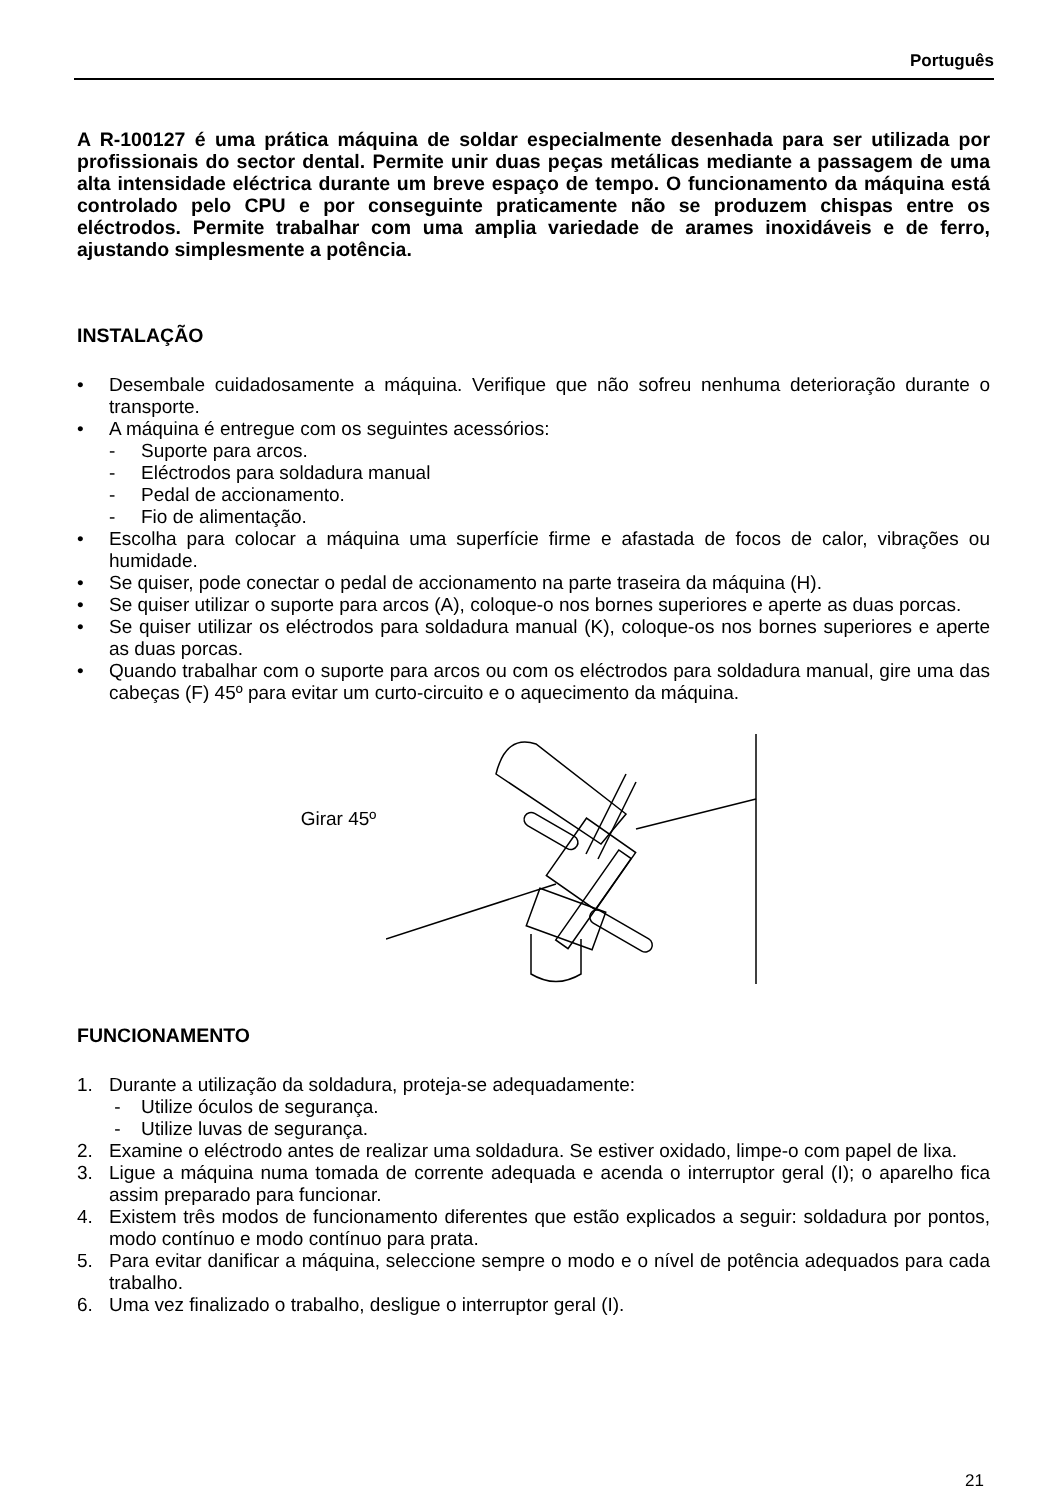Português
A R-100127 é uma prática máquina de soldar especialmente desenhada para ser utilizada por profissionais do sector dental. Permite unir duas peças metálicas mediante a passagem de uma alta intensidade eléctrica durante um breve espaço de tempo. O funcionamento da máquina está controlado pelo CPU e por conseguinte praticamente não se produzem chispas entre os eléctrodos. Permite trabalhar com uma amplia variedade de arames inoxidáveis e de ferro, ajustando simplesmente a potência.
INSTALAÇÃO
• Desembale cuidadosamente a máquina. Verifique que não sofreu nenhuma deterioração durante o transporte.
• A máquina é entregue com os seguintes acessórios:
- Suporte para arcos.
- Eléctrodos para soldadura manual
- Pedal de accionamento.
- Fio de alimentação.
• Escolha para colocar a máquina uma superfície firme e afastada de focos de calor, vibrações ou humidade.
• Se quiser, pode conectar o pedal de accionamento na parte traseira da máquina (H).
• Se quiser utilizar o suporte para arcos (A), coloque-o nos bornes superiores e aperte as duas porcas.
• Se quiser utilizar os eléctrodos para soldadura manual (K), coloque-os nos bornes superiores e aperte as duas porcas.
• Quando trabalhar com o suporte para arcos ou com os eléctrodos para soldadura manual, gire uma das cabeças (F) 45º para evitar um curto-circuito e o aquecimento da máquina.
Girar 45º
FUNCIONAMENTO
1. Durante a utilização da soldadura, proteja-se adequadamente:
- Utilize óculos de segurança.
- Utilize luvas de segurança.
2. Examine o eléctrodo antes de realizar uma soldadura. Se estiver oxidado, limpe-o com papel de lixa.
3. Ligue a máquina numa tomada de corrente adequada e acenda o interruptor geral (I); o aparelho fica assim preparado para funcionar.
4. Existem três modos de funcionamento diferentes que estão explicados a seguir: soldadura por pontos, modo contínuo e modo contínuo para prata.
5. Para evitar danificar a máquina, seleccione sempre o modo e o nível de potência adequados para cada trabalho.
6. Uma vez finalizado o trabalho, desligue o interruptor geral (I).
21